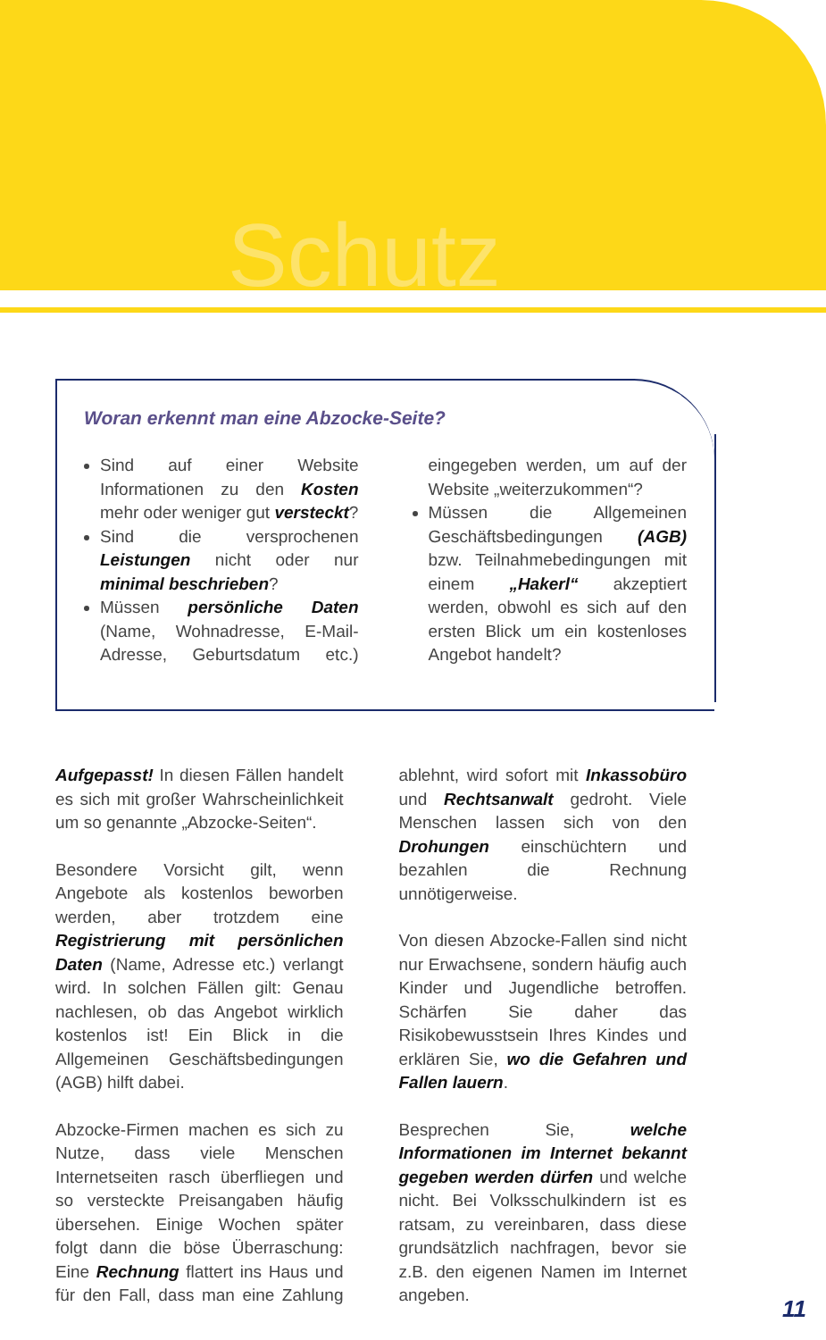Schutz
Woran erkennt man eine Abzocke-Seite?
Sind auf einer Website Informationen zu den Kosten mehr oder weniger gut versteckt?
Sind die versprochenen Leistungen nicht oder nur minimal beschrieben?
Müssen persönliche Daten (Name, Wohnadresse, E-Mail-Adresse, Geburtsdatum etc.) eingegeben werden, um auf der Website „weiterzukommen“?
Müssen die Allgemeinen Geschäftsbedingungen (AGB) bzw. Teilnahmebedingungen mit einem „Hakerl“ akzeptiert werden, obwohl es sich auf den ersten Blick um ein kostenloses Angebot handelt?
Aufgepasst! In diesen Fällen handelt es sich mit großer Wahrscheinlichkeit um so genannte „Abzocke-Seiten“.
Besondere Vorsicht gilt, wenn Angebote als kostenlos beworben werden, aber trotzdem eine Registrierung mit persönlichen Daten (Name, Adresse etc.) verlangt wird. In solchen Fällen gilt: Genau nachlesen, ob das Angebot wirklich kostenlos ist! Ein Blick in die Allgemeinen Geschäftsbedingungen (AGB) hilft dabei.
Abzocke-Firmen machen es sich zu Nutze, dass viele Menschen Internetseiten rasch überfliegen und so versteckte Preisangaben häufig übersehen. Einige Wochen später folgt dann die böse Überraschung: Eine Rechnung flattert ins Haus und für den Fall, dass man eine Zahlung ablehnt, wird sofort mit Inkassobüro und Rechtsanwalt gedroht. Viele Menschen lassen sich von den Drohungen einschüchtern und bezahlen die Rechnung unnötigerweise.
Von diesen Abzocke-Fallen sind nicht nur Erwachsene, sondern häufig auch Kinder und Jugendliche betroffen. Schärfen Sie daher das Risikobewusstsein Ihres Kindes und erklären Sie, wo die Gefahren und Fallen lauern.
Besprechen Sie, welche Informationen im Internet bekannt gegeben werden dürfen und welche nicht. Bei Volksschulkindern ist es ratsam, zu vereinbaren, dass diese grundsätzlich nachfragen, bevor sie z.B. den eigenen Namen im Internet angeben.
11